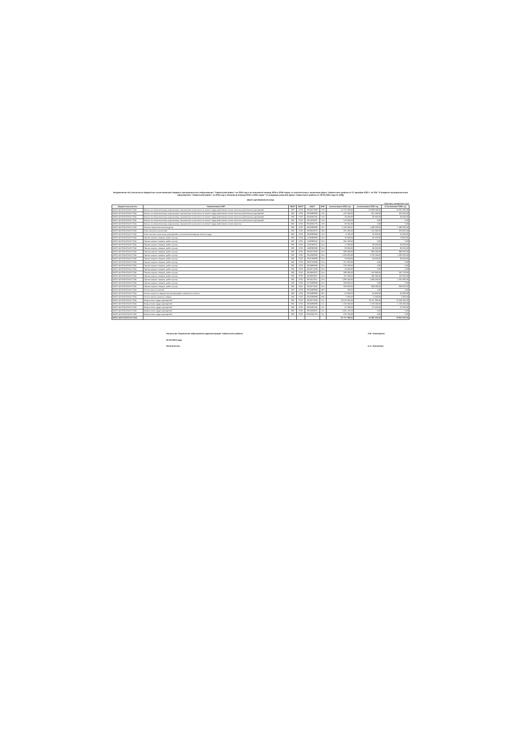Уведомление об уточненных бюджетных ассигнованиях бюджета муниципального образования "Тайшетский район" на 2024 год и на плановый период 2025 и 2026 годов ( в соответствии с решением Думы Тайшетского района от 27 декабря 2023 г. № 326 "О бюджете муниципального образования "Тайшетский район" на 2024 год и плановый период 2025 и 2026 годов" ( в редакции решения Думы Тайшетского района от 19.03.2024 года № 349))
МКОУ ШИТКИНСКАЯ СОШ
Единицы измерения: руб.
| Бюджетополучатель | Наименование КВР | КВСР | КФСР | КЦСР | КВР | Ассигнования 2024 год | Ассигнования 2025 год | Ассигнования 2026 год |
| --- | --- | --- | --- | --- | --- | --- | --- | --- |
| МКОУ ШИТКИНСКАЯ СОШ | Взносы по обязательному социальному страхованию на выплаты по оплате труда работников и иные выплаты работникам учреждений | 903 | 0702 | 8310273020 | 119 | 10 751 000,00 | 10 589 000,00 | 10 361 000,00 |
| МКОУ ШИТКИНСКАЯ СОШ | Взносы по обязательному социальному страхованию на выплаты по оплате труда работников и иные выплаты работникам учреждений | 903 | 0702 | 8310289999 | 119 | 521 000,00 | 521 000,00 | 521 000,00 |
| МКОУ ШИТКИНСКАЯ СОШ | Взносы по обязательному социальному страхованию на выплаты по оплате труда работников и иные выплаты работникам учреждений | 903 | 0702 | 8310581301 | 119 | 20 000,00 | 20 000,00 | 20 000,00 |
| МКОУ ШИТКИНСКАЯ СОШ | Взносы по обязательному социальному страхованию на выплаты по оплате труда работников и иные выплаты работникам учреждений | 903 | 0702 | 8311053031 | 119 | 543 600,00 | 0,00 | 0,00 |
| МКОУ ШИТКИНСКАЯ СОШ | Взносы по обязательному социальному страхованию на выплаты по оплате труда работников и иные выплаты | 903 | 0702 | 831ЕВ51791 | 119 | 82 354,00 | 0,00 | 0,00 |
| МКОУ ШИТКИНСКАЯ СОШ | Закупка энергетических ресурсов | 903 | 0702 | 8310289999 | 247 | 5 192 583,67 | 1 488 000,00 | 1 586 000,00 |
| МКОУ ШИТКИНСКАЯ СОШ | Иные выплаты населению | 903 | 0702 | 8510652976 | 360 | 251 500,00 | 211 800,00 | 253 600,00 |
| МКОУ ШИТКИНСКАЯ СОШ | Иные выплаты персоналу учреждений, за исключением фонда оплаты труда | 903 | 0702 | 8310289999 | 112 | 8 780,32 | 33 000,00 | 34 000,00 |
| МКОУ ШИТКИНСКАЯ СОШ | Прочая закупка товаров, работ и услуг | 903 | 0702 | 4120389999 | 244 | 35 600,00 | 65 400,00 | 70 600,00 |
| МКОУ ШИТКИНСКАЯ СОШ | Прочая закупка товаров, работ и услуг | 903 | 0702 | 4120382949 | 244 | 581 400,00 | 0,00 | 0,00 |
| МКОУ ШИТКИНСКАЯ СОШ | Прочая закупка товаров, работ и услуг | 903 | 0702 | 4130180107 | 244 | 17 000,00 | 20 000,00 | 20 000,00 |
| МКОУ ШИТКИНСКАЯ СОШ | Прочая закупка товаров, работ и услуг | 903 | 0702 | 4220380206 | 244 | 80 000,00 | 80 000,00 | 80 000,00 |
| МКОУ ШИТКИНСКАЯ СОШ | Прочая закупка товаров, работ и услуг | 903 | 0702 | 8310273020 | 244 | 980 000,00 | 980 000,00 | 980 000,00 |
| МКОУ ШИТКИНСКАЯ СОШ | Прочая закупка товаров, работ и услуг | 903 | 0702 | 8310289999 | 244 | 1 222 825,86 | 1 276 000,00 | 1 299 000,00 |
| МКОУ ШИТКИНСКАЯ СОШ | Прочая закупка товаров, работ и услуг | 903 | 0702 | 8310789999 | 244 | 30 000,00 | 26 000,00 | 26 000,00 |
| МКОУ ШИТКИНСКАЯ СОШ | Прочая закупка товаров, работ и услуг | 903 | 0702 | 8310752926 | 244 | 217 823,00 | 0,00 | 0,00 |
| МКОУ ШИТКИНСКАЯ СОШ | Прочая закупка товаров, работ и услуг | 903 | 0702 | 8310889999 | 244 | 530 300,00 | 0,00 | 0,00 |
| МКОУ ШИТКИНСКАЯ СОШ | Прочая закупка товаров, работ и услуг | 903 | 0702 | 8510573180 | 244 | 30 000,00 | 0,00 | 0,00 |
| МКОУ ШИТКИНСКАЯ СОШ | Прочая закупка товаров, работ и услуг | 903 | 0702 | 8510652976 | 244 | 289 300,00 | 243 800,00 | 291 700,00 |
| МКОУ ШИТКИНСКАЯ СОШ | Прочая закупка товаров, работ и услуг | 903 | 0702 | 8510952957 | 244 | 167 000,00 | 160 000,00 | 167 000,00 |
| МКОУ ШИТКИНСКАЯ СОШ | Прочая закупка товаров, работ и услуг | 903 | 0702 | 85110L3041 | 244 | 1 396 400,00 | 1 366 200,00 | 1 361 800,00 |
| МКОУ ШИТКИНСКАЯ СОШ | Прочая закупка товаров, работ и услуг | 903 | 0702 | 9170389999 | 244 | 603 603,40 | 0,00 | 0,00 |
| МКОУ ШИТКИНСКАЯ СОШ | Прочая закупка товаров, работ и услуг | 903 | 1004 | 8510373050 | 244 | 958 000,00 | 958 000,00 | 958 000,00 |
| МКОУ ШИТКИНСКАЯ СОШ | Уплата иных платежей | 903 | 0702 | 8310289999 | 853 | 180,03 | 0,00 | 0,00 |
| МКОУ ШИТКИНСКАЯ СОШ | Уплата налога на имущество организаций и земельного налога | 903 | 0702 | 8310289999 | 851 | 61 800,00 | 61 800,00 | 61 800,00 |
| МКОУ ШИТКИНСКАЯ СОШ | Уплата прочих налогов, сборов | 903 | 0702 | 8310289999 | 852 | 2 200,00 | 2 200,00 | 2 200,00 |
| МКОУ ШИТКИНСКАЯ СОШ | Фонд оплаты труда учреждений | 903 | 0702 | 8310273020 | 111 | 35 679 000,00 | 35 111 300,00 | 34 356 000,00 |
| МКОУ ШИТКИНСКАЯ СОШ | Фонд оплаты труда учреждений | 903 | 0702 | 8310289999 | 111 | 1 725 000,00 | 1 725 000,00 | 1 725 000,00 |
| МКОУ ШИТКИНСКАЯ СОШ | Фонд оплаты труда учреждений | 903 | 0702 | 8310581301 | 111 | 67 000,00 | 67 000,00 | 67 000,00 |
| МКОУ ШИТКИНСКАЯ СОШ | Фонд оплаты труда учреждений | 903 | 0702 | 8311053031 | 111 | 1 801 442,33 | 0,00 | 0,00 |
| МКОУ ШИТКИНСКАЯ СОШ | Фонд оплаты труда учреждений | 903 | 0702 | 831ЕВ51791 | 111 | 272 700,00 | 0,00 | 0,00 |
| МКОУ ШИТКИНСКАЯ СОШ | | | | | | 63 707 392,61 | 54 585 500,00 | 53 810 900,00 |
Начальник Управления образования администрации Тайшетского района
20.03.2024 года
Исполнитель:
Л.В. Семчишина
Е.А. Лисовская